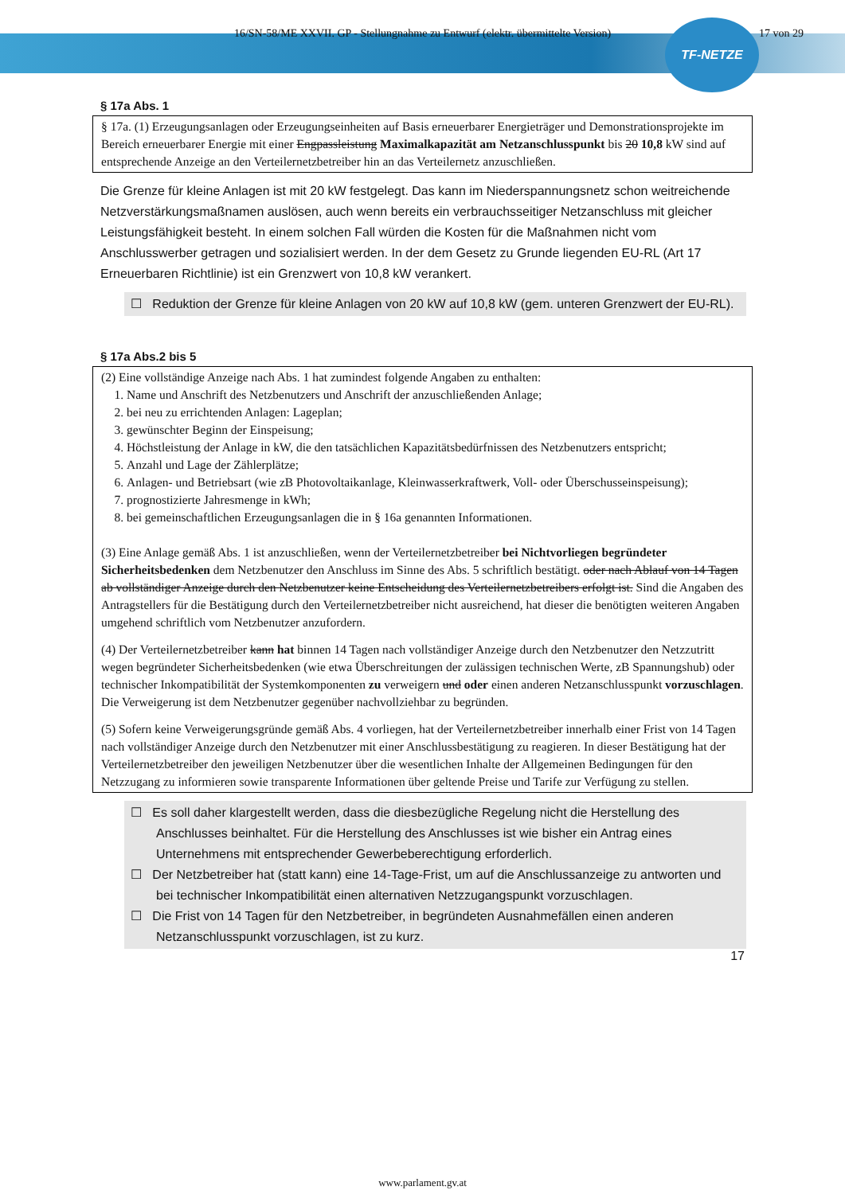TF-NETZE
16/SN-58/ME XXVII. GP - Stellungnahme zu Entwurf (elektr. übermittelte Version) 17 von 29
§ 17a Abs. 1
§ 17a. (1) Erzeugungsanlagen oder Erzeugungseinheiten auf Basis erneuerbarer Energieträger und Demonstrationsprojekte im Bereich erneuerbarer Energie mit einer Engpassleistung Maximalkapazität am Netzanschlusspunkt bis 20 10,8 kW sind auf entsprechende Anzeige an den Verteilernetzbetreiber hin an das Verteilernetz anzuschließen.
Die Grenze für kleine Anlagen ist mit 20 kW festgelegt. Das kann im Niederspannungsnetz schon weitreichende Netzverstärkungsmaßnamen auslösen, auch wenn bereits ein verbrauchsseitiger Netzanschluss mit gleicher Leistungsfähigkeit besteht. In einem solchen Fall würden die Kosten für die Maßnahmen nicht vom Anschlusswerber getragen und sozialisiert werden. In der dem Gesetz zu Grunde liegenden EU-RL (Art 17 Erneuerbaren Richtlinie) ist ein Grenzwert von 10,8 kW verankert.
☐ Reduktion der Grenze für kleine Anlagen von 20 kW auf 10,8 kW (gem. unteren Grenzwert der EU-RL).
§ 17a Abs.2 bis 5
(2) Eine vollständige Anzeige nach Abs. 1 hat zumindest folgende Angaben zu enthalten:
1. Name und Anschrift des Netzbenutzers und Anschrift der anzuschließenden Anlage;
2. bei neu zu errichtenden Anlagen: Lageplan;
3. gewünschter Beginn der Einspeisung;
4. Höchstleistung der Anlage in kW, die den tatsächlichen Kapazitätsbedürfnissen des Netzbenutzers entspricht;
5. Anzahl und Lage der Zählerplätze;
6. Anlagen- und Betriebsart (wie zB Photovoltaikanlage, Kleinwasserkraftwerk, Voll- oder Überschusseinspeisung);
7. prognostizierte Jahresmenge in kWh;
8. bei gemeinschaftlichen Erzeugungsanlagen die in § 16a genannten Informationen.
(3) Eine Anlage gemäß Abs. 1 ist anzuschließen, wenn der Verteilernetzbetreiber bei Nichtvorliegen begründeter Sicherheitsbedenken dem Netzbenutzer den Anschluss im Sinne des Abs. 5 schriftlich bestätigt. oder nach Ablauf von 14 Tagen ab vollständiger Anzeige durch den Netzbenutzer keine Entscheidung des Verteilernetzbetreibers erfolgt ist. Sind die Angaben des Antragstellers für die Bestätigung durch den Verteilernetzbetreiber nicht ausreichend, hat dieser die benötigten weiteren Angaben umgehend schriftlich vom Netzbenutzer anzufordern.
(4) Der Verteilernetzbetreiber kann hat binnen 14 Tagen nach vollständiger Anzeige durch den Netzbenutzer den Netzzutritt wegen begründeter Sicherheitsbedenken (wie etwa Überschreitungen der zulässigen technischen Werte, zB Spannungshub) oder technischer Inkompatibilität der Systemkomponenten zu verweigern und oder einen anderen Netzanschlusspunkt vorzuschlagen. Die Verweigerung ist dem Netzbenutzer gegenüber nachvollziehbar zu begründen.
(5) Sofern keine Verweigerungsgründe gemäß Abs. 4 vorliegen, hat der Verteilernetzbetreiber innerhalb einer Frist von 14 Tagen nach vollständiger Anzeige durch den Netzbenutzer mit einer Anschlussbestätigung zu reagieren. In dieser Bestätigung hat der Verteilernetzbetreiber den jeweiligen Netzbenutzer über die wesentlichen Inhalte der Allgemeinen Bedingungen für den Netzzugang zu informieren sowie transparente Informationen über geltende Preise und Tarife zur Verfügung zu stellen.
☐ Es soll daher klargestellt werden, dass die diesbezügliche Regelung nicht die Herstellung des Anschlusses beinhaltet. Für die Herstellung des Anschlusses ist wie bisher ein Antrag eines Unternehmens mit entsprechender Gewerbeberechtigung erforderlich.
☐ Der Netzbetreiber hat (statt kann) eine 14-Tage-Frist, um auf die Anschlussanzeige zu antworten und bei technischer Inkompatibilität einen alternativen Netzzugangspunkt vorzuschlagen.
☐ Die Frist von 14 Tagen für den Netzbetreiber, in begründeten Ausnahmefällen einen anderen Netzanschlusspunkt vorzuschlagen, ist zu kurz.
17
www.parlament.gv.at